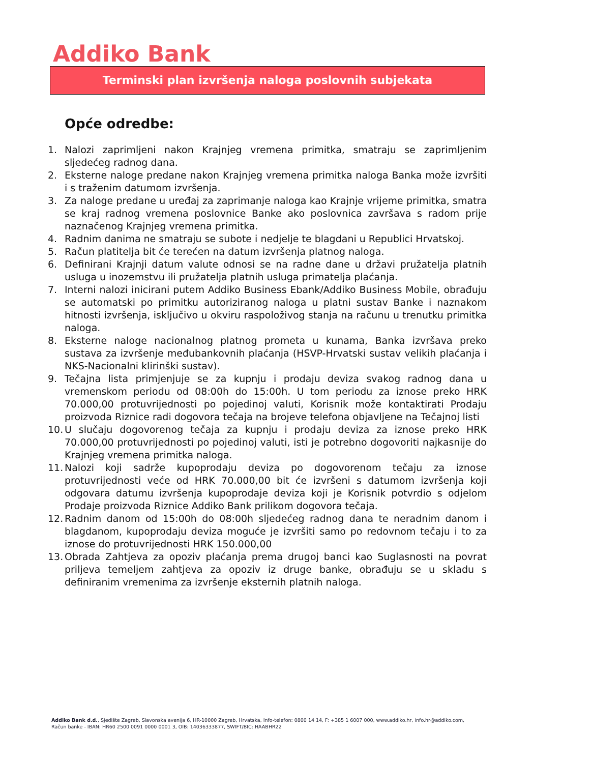Addiko Bank
Terminski plan izvršenja naloga poslovnih subjekata
Opće odredbe:
1. Nalozi zaprimljeni nakon Krajnjeg vremena primitka, smatraju se zaprimljenim sljedećeg radnog dana.
2. Eksterne naloge predane nakon Krajnjeg vremena primitka naloga Banka može izvršiti i s traženim datumom izvršenja.
3. Za naloge predane u uređaj za zaprimanje naloga kao Krajnje vrijeme primitka, smatra se kraj radnog vremena poslovnice Banke ako poslovnica završava s radom prije naznačenog Krajnjeg vremena primitka.
4. Radnim danima ne smatraju se subote i nedjelje te blagdani u Republici Hrvatskoj.
5. Račun platitelja bit će terećen na datum izvršenja platnog naloga.
6. Definirani Krajnji datum valute odnosi se na radne dane u državi pružatelja platnih usluga u inozemstvu ili pružatelja platnih usluga primatelja plaćanja.
7. Interni nalozi inicirani putem Addiko Business Ebank/Addiko Business Mobile, obrađuju se automatski po primitku autoriziranog naloga u platni sustav Banke i naznakom hitnosti izvršenja, isključivo u okviru raspoloživog stanja na računu u trenutku primitka naloga.
8. Eksterne naloge nacionalnog platnog prometa u kunama, Banka izvršava preko sustava za izvršenje međubankovnih plaćanja (HSVP-Hrvatski sustav velikih plaćanja i NKS-Nacionalni klirinški sustav).
9. Tečajna lista primjenjuje se za kupnju i prodaju deviza svakog radnog dana u vremenskom periodu od 08:00h do 15:00h. U tom periodu za iznose preko HRK 70.000,00 protuvrijednosti po pojedinoj valuti, Korisnik može kontaktirati Prodaju proizvoda Riznice radi dogovora tečaja na brojeve telefona objavljene na Tečajnoj listi
10. U slučaju dogovorenog tečaja za kupnju i prodaju deviza za iznose preko HRK 70.000,00 protuvrijednosti po pojedinoj valuti, isti je potrebno dogovoriti najkasnije do Krajnjeg vremena primitka naloga.
11. Nalozi koji sadrže kupoprodaju deviza po dogovorenom tečaju za iznose protuvrijednosti veće od HRK 70.000,00 bit će izvršeni s datumom izvršenja koji odgovara datumu izvršenja kupoprodaje deviza koji je Korisnik potvrdio s odjelom Prodaje proizvoda Riznice Addiko Bank prilikom dogovora tečaja.
12. Radnim danom od 15:00h do 08:00h sljedećeg radnog dana te neradnim danom i blagdanom, kupoprodaju deviza moguće je izvršiti samo po redovnom tečaju i to za iznose do protuvrijednosti HRK 150.000,00
13. Obrada Zahtjeva za opoziv plaćanja prema drugoj banci kao Suglasnosti na povrat priljeva temeljem zahtjeva za opoziv iz druge banke, obrađuju se u skladu s definiranim vremenima za izvršenje eksternih platnih naloga.
Addiko Bank d.d., Sjedište Zagreb, Slavonska avenija 6, HR-10000 Zagreb, Hrvatska, Info-telefon: 0800 14 14, F: +385 1 6007 000, www.addiko.hr, info.hr@addiko.com,
Račun banke - IBAN: HR60 2500 0091 0000 0001 3, OIB: 14036333877, SWIFT/BIC: HAABHR22